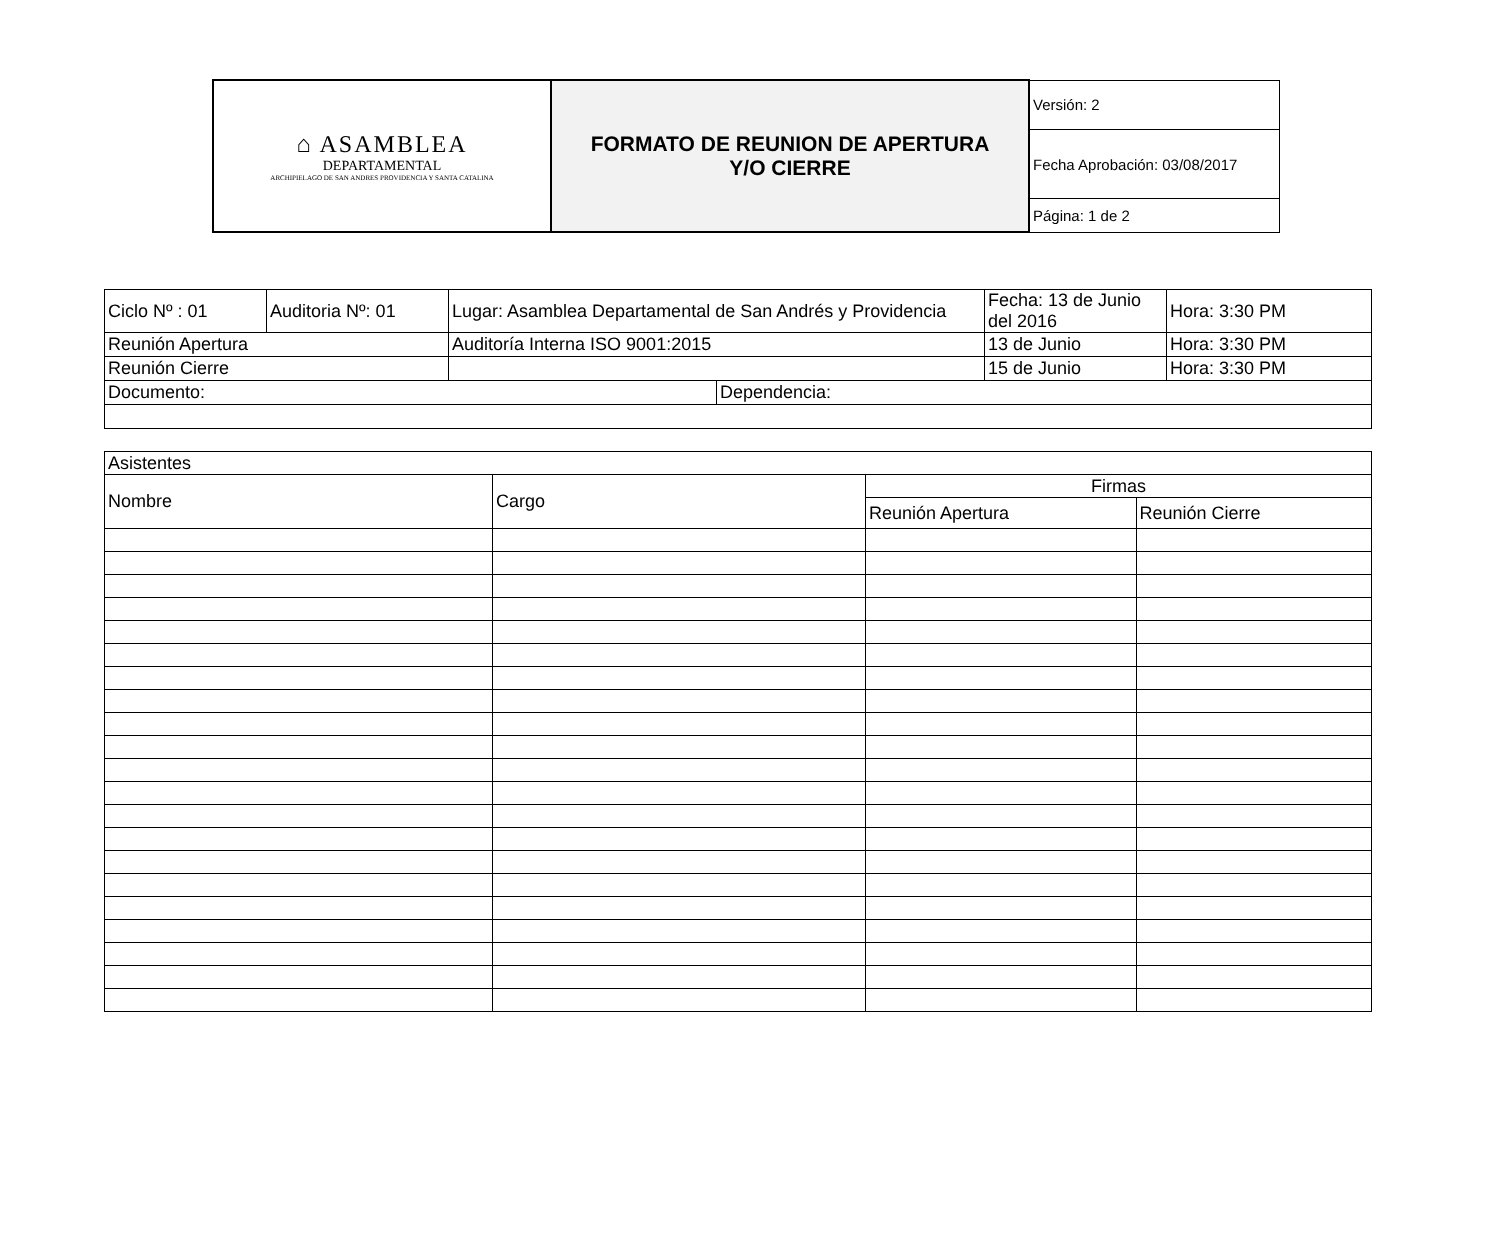| ⌂ ASAMBLEA DEPARTAMENTAL ARCHIPIELAGO DE SAN ANDRES PROVIDENCIA Y SANTA CATALINA | FORMATO DE REUNION DE APERTURA Y/O CIERRE | Versión: 2 |
| | | Fecha Aprobación: 03/08/2017 |
| | | Página: 1 de 2 |
| Ciclo Nº : 01 | Auditoria Nº: 01 | Lugar: Asamblea Departamental de San Andrés y Providencia | | Fecha: 13 de Junio del 2016 | Hora: 3:30 PM |
| Reunión Apertura | | Auditoría Interna ISO 9001:2015 | | 13 de Junio | Hora: 3:30 PM |
| Reunión Cierre | | | | 15 de Junio | Hora: 3:30 PM |
| Documento: | | | Dependencia: | | |
| Asistentes | | | |
| Nombre | Cargo | Firmas | |
| | | Reunión Apertura | Reunión Cierre |